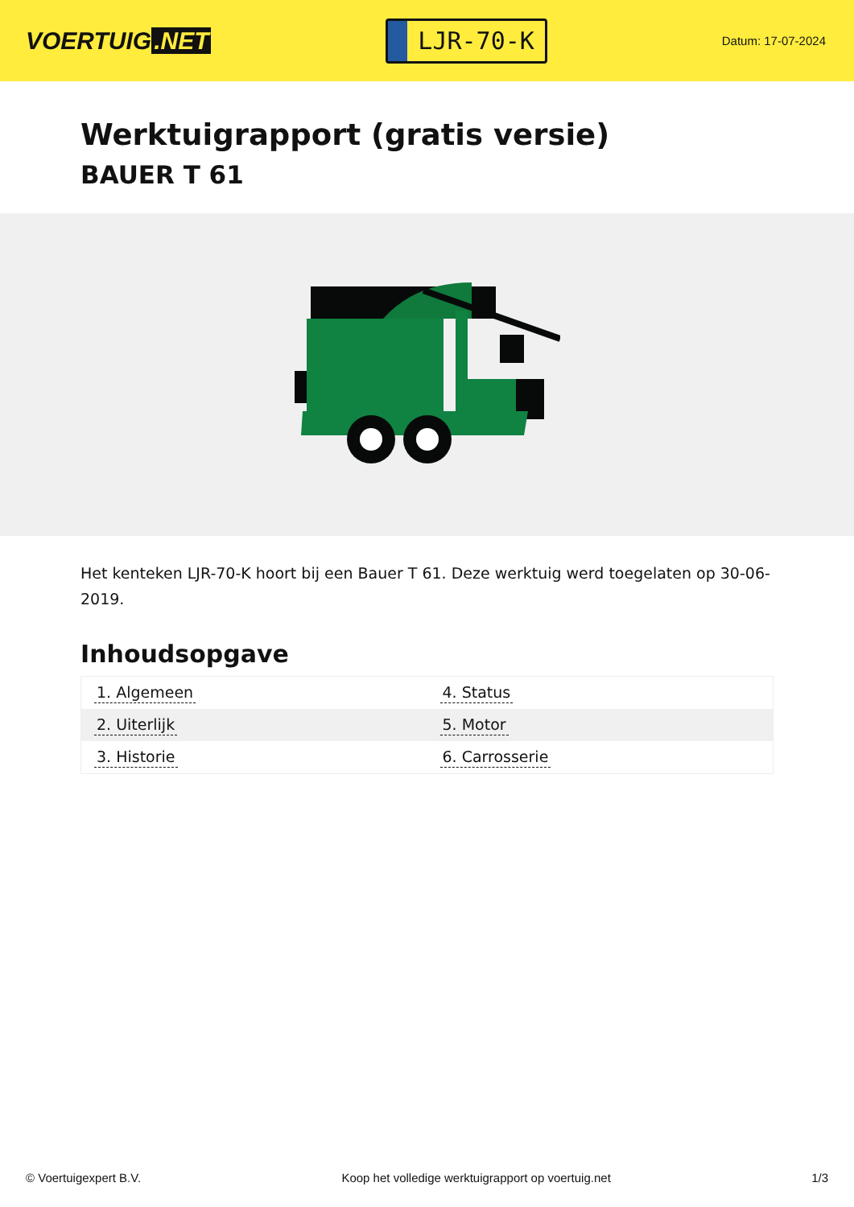VOERTUIG.NET
LJR-70-K
Datum: 17-07-2024
Werktuigrapport (gratis versie)
BAUER T 61
Het kenteken LJR-70-K hoort bij een Bauer T 61. Deze werktuig werd toegelaten op 30-06-2019.
Inhoudsopgave
| 1. Algemeen | 4. Status |
| 2. Uiterlijk | 5. Motor |
| 3. Historie | 6. Carrosserie |
© Voertuigexpert B.V. Koop het volledige werktuigrapport op voertuig.net 1/3